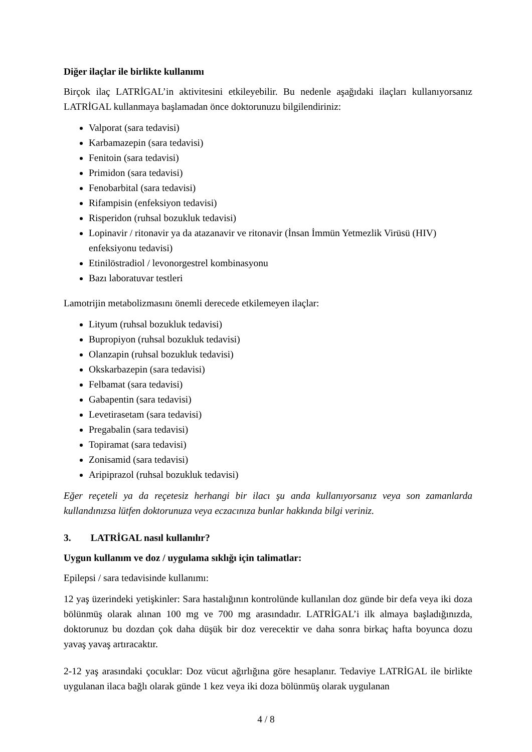Diğer ilaçlar ile birlikte kullanımı
Birçok ilaç LATRİGAL’in aktivitesini etkileyebilir. Bu nedenle aşağıdaki ilaçları kullanıyorsanız LATRİGAL kullanmaya başlamadan önce doktorunuzu bilgilendiriniz:
Valporat (sara tedavisi)
Karbamazepin (sara tedavisi)
Fenitoin (sara tedavisi)
Primidon (sara tedavisi)
Fenobarbital (sara tedavisi)
Rifampisin (enfeksiyon tedavisi)
Risperidon (ruhsal bozukluk tedavisi)
Lopinavir / ritonavir ya da atazanavir ve ritonavir (İnsan İmmün Yetmezlik Virüsü (HIV) enfeksiyonu tedavisi)
Etinilöstradiol / levonorgestrel kombinasyonu
Bazı laboratuvar testleri
Lamotrijin metabolizmasını önemli derecede etkilemeyen ilaçlar:
Lityum (ruhsal bozukluk tedavisi)
Bupropiyon (ruhsal bozukluk tedavisi)
Olanzapin (ruhsal bozukluk tedavisi)
Okskarbazepin (sara tedavisi)
Felbamat (sara tedavisi)
Gabapentin (sara tedavisi)
Levetirasetam (sara tedavisi)
Pregabalin (sara tedavisi)
Topiramat (sara tedavisi)
Zonisamid (sara tedavisi)
Aripiprazol (ruhsal bozukluk tedavisi)
Eğer reçeteli ya da reçetesiz herhangi bir ilacı şu anda kullanıyorsanız veya son zamanlarda kullandınızsa lütfen doktorunuza veya eczacınıza bunlar hakkında bilgi veriniz.
3. LATRİGAL nasıl kullanılır?
Uygun kullanım ve doz / uygulama sıklığı için talimatlar:
Epilepsi / sara tedavisinde kullanımı:
12 yaş üzerindeki yetişkinler: Sara hastalığının kontrolünde kullanılan doz günde bir defa veya iki doza bölünmüş olarak alınan 100 mg ve 700 mg arasındadır. LATRİGAL’i ilk almaya başladığınızda, doktorunuz bu dozdan çok daha düşük bir doz verecektir ve daha sonra birkaç hafta boyunca dozu yavaş yavaş artıracaktır.
2-12 yaş arasındaki çocuklar: Doz vücut ağırlığına göre hesaplanır. Tedaviye LATRİGAL ile birlikte uygulanan ilaca bağlı olarak günde 1 kez veya iki doza bölünmüş olarak uygulanan
4 / 8